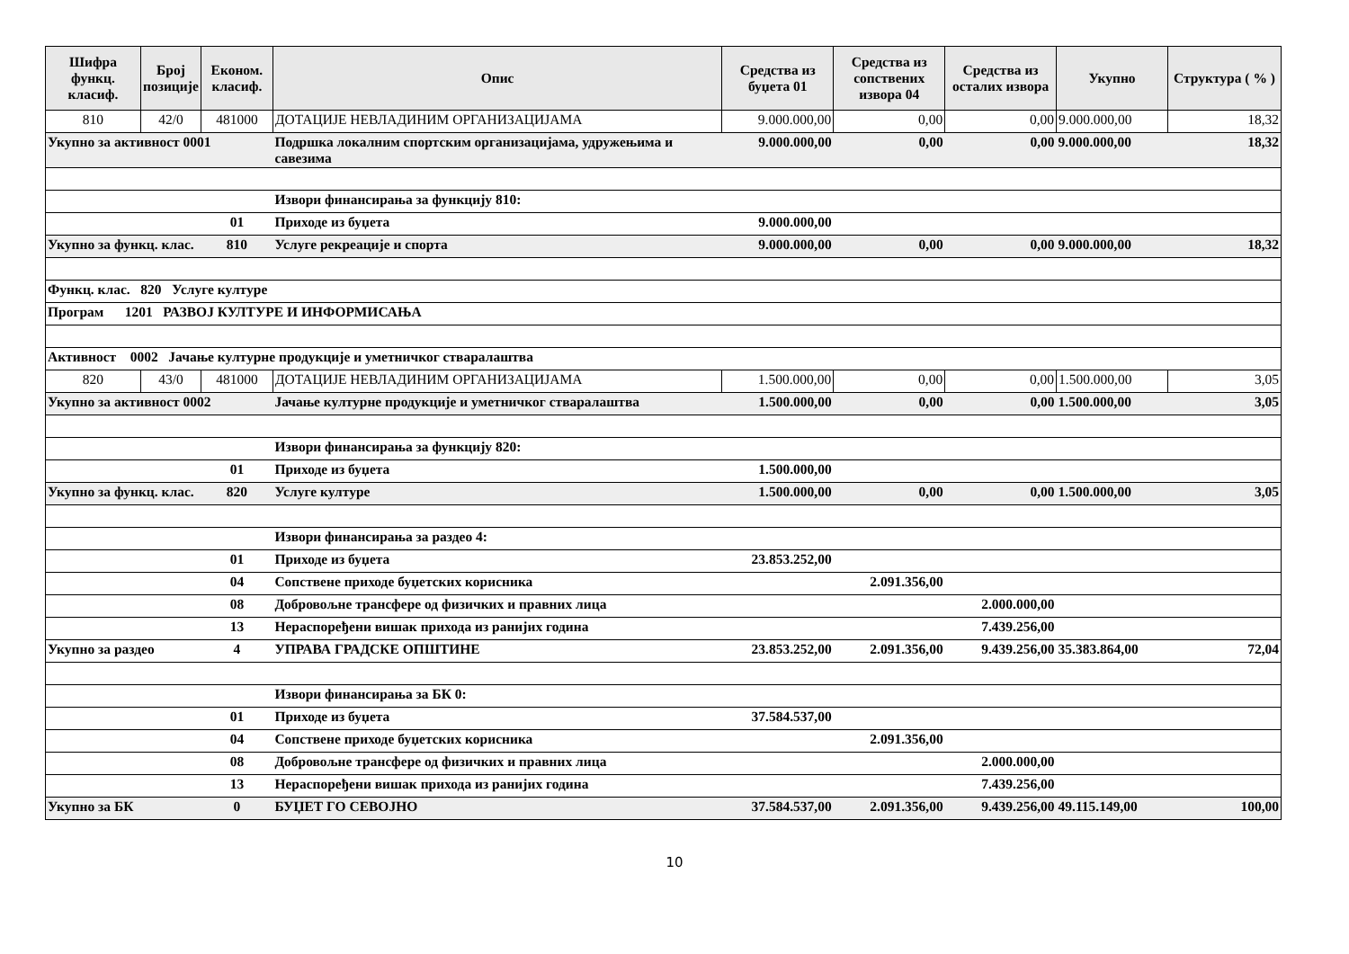| Шифра функц. класиф. | Број позиције | Економ. класиф. | Опис | Средства из буџета 01 | Средства из сопствених извора 04 | Средства из осталих извора | Укупно | Структура ( % ) |
| --- | --- | --- | --- | --- | --- | --- | --- | --- |
| 810 | 42/0 | 481000 | ДОТАЦИЈЕ НЕВЛАДИНИМ ОРГАНИЗАЦИЈАМА | 9.000.000,00 | 0,00 | 0,00 | 9.000.000,00 | 18,32 |
| Укупно за активност 0001 | | | Подршка локалним спортским организацијама, удружењима и савезима | 9.000.000,00 | 0,00 | 0,00 | 9.000.000,00 | 18,32 |
| | | | Извори финансирања за функцију 810: | | | | | |
| | | 01 | Приходе из буџета | 9.000.000,00 | | | | |
| Укупно за функц. клас. | | 810 | Услуге рекреације и спорта | 9.000.000,00 | 0,00 | 0,00 | 9.000.000,00 | 18,32 |
| Функц. клас. 820 Услуге културе | | | | | | | | |
| Програм 1201 РАЗВОЈ КУЛТУРЕ И ИНФОРМИСАЊА | | | | | | | | |
| Активност 0002 Јачање културне продукције и уметничког стваралаштва | | | | | | | | |
| 820 | 43/0 | 481000 | ДОТАЦИЈЕ НЕВЛАДИНИМ ОРГАНИЗАЦИЈАМА | 1.500.000,00 | 0,00 | 0,00 | 1.500.000,00 | 3,05 |
| Укупно за активност 0002 | | | Јачање културне продукције и уметничког стваралаштва | 1.500.000,00 | 0,00 | 0,00 | 1.500.000,00 | 3,05 |
| | | | Извори финансирања за функцију 820: | | | | | |
| | | 01 | Приходе из буџета | 1.500.000,00 | | | | |
| Укупно за функц. клас. | | 820 | Услуге културе | 1.500.000,00 | 0,00 | 0,00 | 1.500.000,00 | 3,05 |
| | | | Извори финансирања за раздео 4: | | | | | |
| | | 01 | Приходе из буџета | 23.853.252,00 | | | | |
| | | 04 | Сопствене приходе буџетских корисника | | 2.091.356,00 | | | |
| | | 08 | Добровољне трансфере од физичких и правних лица | | | 2.000.000,00 | | |
| | | 13 | Нераспоређени вишак прихода из ранијих година | | | 7.439.256,00 | | |
| Укупно за раздео | | 4 | УПРАВА ГРАДСКЕ ОПШТИНЕ | 23.853.252,00 | 2.091.356,00 | 9.439.256,00 | 35.383.864,00 | 72,04 |
| | | | Извори финансирања за БК 0: | | | | | |
| | | 01 | Приходе из буџета | 37.584.537,00 | | | | |
| | | 04 | Сопствене приходе буџетских корисника | | 2.091.356,00 | | | |
| | | 08 | Добровољне трансфере од физичких и правних лица | | | 2.000.000,00 | | |
| | | 13 | Нераспоређени вишак прихода из ранијих година | | | 7.439.256,00 | | |
| Укупно за БК | | 0 | БУЏЕТ ГО СЕВОЈНО | 37.584.537,00 | 2.091.356,00 | 9.439.256,00 | 49.115.149,00 | 100,00 |
10